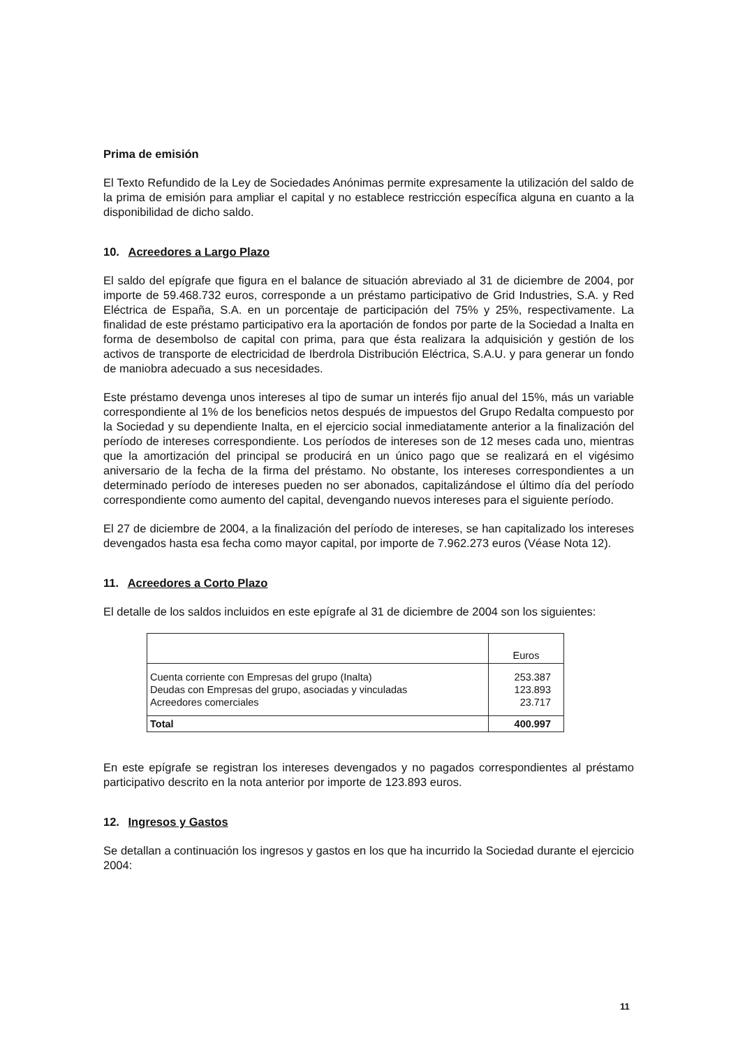Prima de emisión
El Texto Refundido de la Ley de Sociedades Anónimas permite expresamente la utilización del saldo de la prima de emisión para ampliar el capital y no establece restricción específica alguna en cuanto a la disponibilidad de dicho saldo.
10. Acreedores a Largo Plazo
El saldo del epígrafe que figura en el balance de situación abreviado al 31 de diciembre de 2004, por importe de 59.468.732 euros, corresponde a un préstamo participativo de Grid Industries, S.A. y Red Eléctrica de España, S.A. en un porcentaje de participación del 75% y 25%, respectivamente. La finalidad de este préstamo participativo era la aportación de fondos por parte de la Sociedad a Inalta en forma de desembolso de capital con prima, para que ésta realizara la adquisición y gestión de los activos de transporte de electricidad de Iberdrola Distribución Eléctrica, S.A.U. y para generar un fondo de maniobra adecuado a sus necesidades.
Este préstamo devenga unos intereses al tipo de sumar un interés fijo anual del 15%, más un variable correspondiente al 1% de los beneficios netos después de impuestos del Grupo Redalta compuesto por la Sociedad y su dependiente Inalta, en el ejercicio social inmediatamente anterior a la finalización del período de intereses correspondiente. Los períodos de intereses son de 12 meses cada uno, mientras que la amortización del principal se producirá en un único pago que se realizará en el vigésimo aniversario de la fecha de la firma del préstamo. No obstante, los intereses correspondientes a un determinado período de intereses pueden no ser abonados, capitalizándose el último día del período correspondiente como aumento del capital, devengando nuevos intereses para el siguiente período.
El 27 de diciembre de 2004, a la finalización del período de intereses, se han capitalizado los intereses devengados hasta esa fecha como mayor capital, por importe de 7.962.273 euros (Véase Nota 12).
11. Acreedores a Corto Plazo
El detalle de los saldos incluidos en este epígrafe al 31 de diciembre de 2004 son los siguientes:
| | Euros |
| Cuenta corriente con Empresas del grupo (Inalta) Deudas con Empresas del grupo, asociadas y vinculadas Acreedores comerciales | 253.387 123.893 23.717 |
| Total | 400.997 |
En este epígrafe se registran los intereses devengados y no pagados correspondientes al préstamo participativo descrito en la nota anterior por importe de 123.893 euros.
12. Ingresos y Gastos
Se detallan a continuación los ingresos y gastos en los que ha incurrido la Sociedad durante el ejercicio 2004:
11